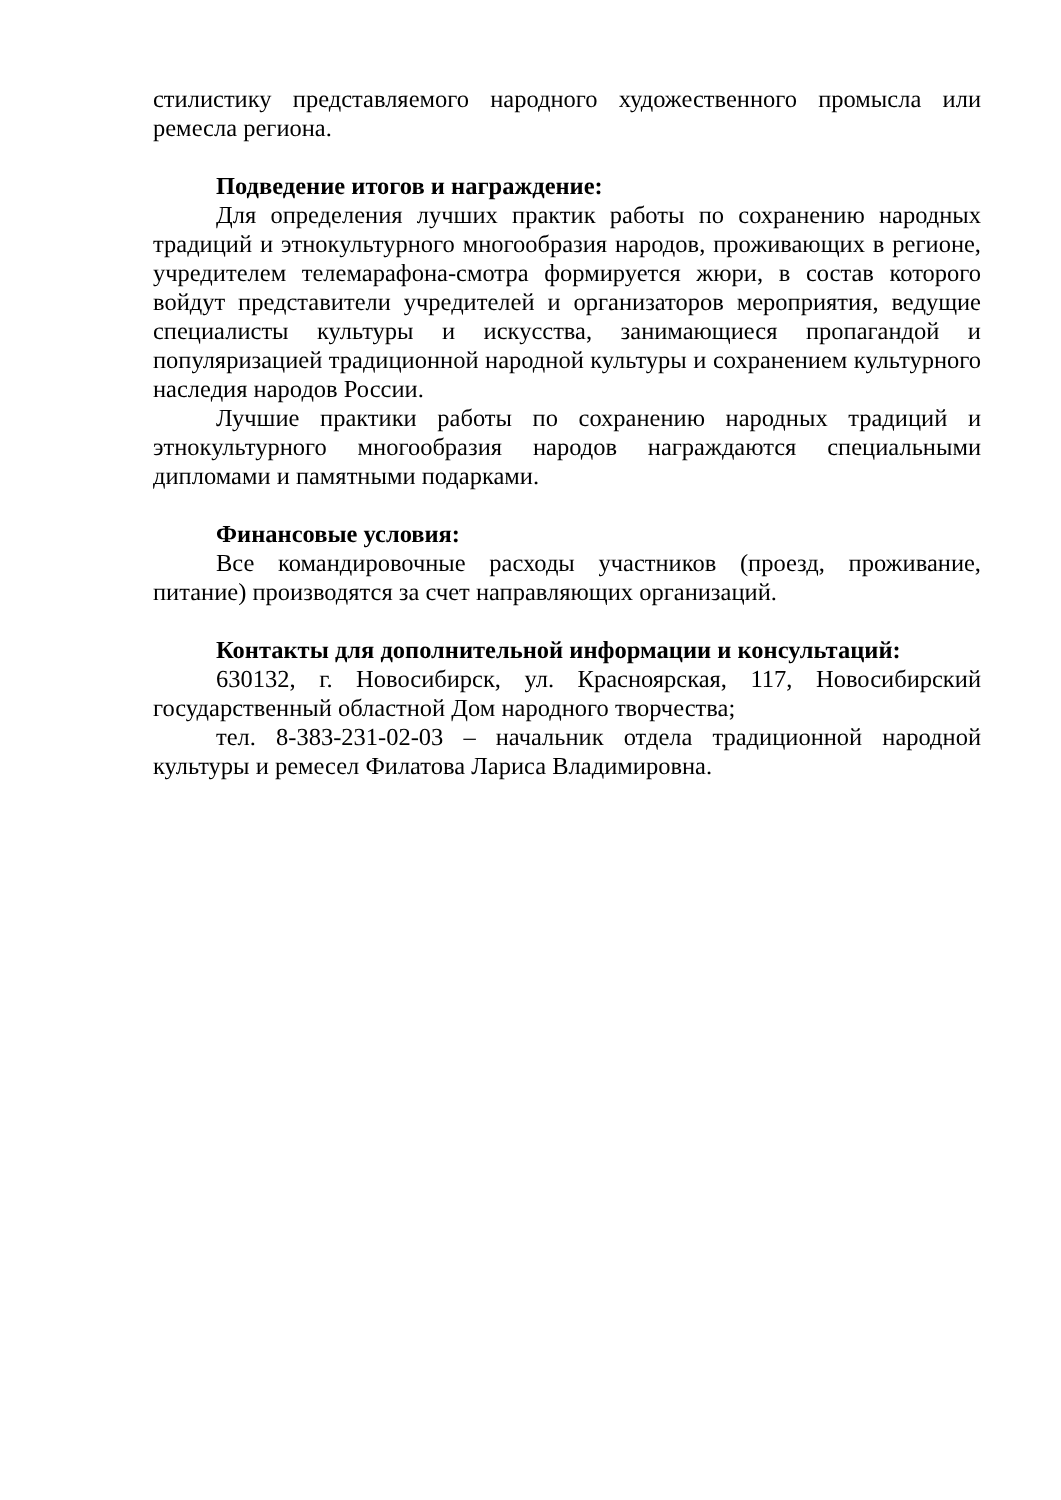стилистику представляемого народного художественного промысла или ремесла региона.
Подведение итогов и награждение:
Для определения лучших практик работы по сохранению народных традиций и этнокультурного многообразия народов, проживающих в регионе, учредителем телемарафона-смотра формируется жюри, в состав которого войдут представители учредителей и организаторов мероприятия, ведущие специалисты культуры и искусства, занимающиеся пропагандой и популяризацией традиционной народной культуры и сохранением культурного наследия народов России.
Лучшие практики работы по сохранению народных традиций и этнокультурного многообразия народов награждаются специальными дипломами и памятными подарками.
Финансовые условия:
Все командировочные расходы участников (проезд, проживание, питание) производятся за счет направляющих организаций.
Контакты для дополнительной информации и консультаций:
630132, г. Новосибирск, ул. Красноярская, 117, Новосибирский государственный областной Дом народного творчества;
тел. 8-383-231-02-03 – начальник отдела традиционной народной культуры и ремесел Филатова Лариса Владимировна.